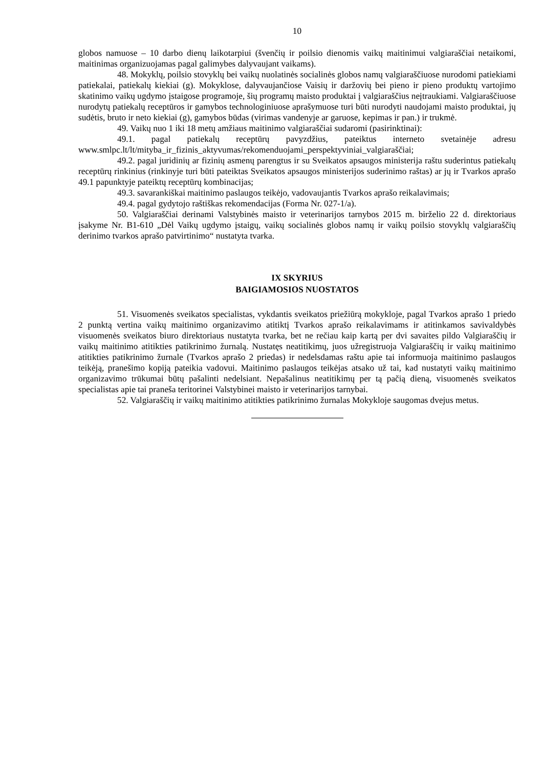10
globos namuose – 10 darbo dienų laikotarpiui (švenčių ir poilsio dienomis vaikų maitinimui valgiaraščiai netaikomi, maitinimas organizuojamas pagal galimybes dalyvaujant vaikams).
48. Mokyklų, poilsio stovyklų bei vaikų nuolatinės socialinės globos namų valgiaraščiuose nurodomi patiekiami patiekalai, patiekalų kiekiai (g). Mokyklose, dalyvaujančiose Vaisių ir daržovių bei pieno ir pieno produktų vartojimo skatinimo vaikų ugdymo įstaigose programoje, šių programų maisto produktai į valgiaraščius neįtraukiami. Valgiaraščiuose nurodytų patiekalų receptūros ir gamybos technologiniuose aprašymuose turi būti nurodyti naudojami maisto produktai, jų sudėtis, bruto ir neto kiekiai (g), gamybos būdas (virimas vandenyje ar garuose, kepimas ir pan.) ir trukmė.
49. Vaikų nuo 1 iki 18 metų amžiaus maitinimo valgiaraščiai sudaromi (pasirinktinai):
49.1. pagal patiekalų receptūrų pavyzdžius, pateiktus interneto svetainėje adresu www.smlpc.lt/lt/mityba_ir_fizinis_aktyvumas/rekomenduojami_perspektyviniai_valgiaraščiai;
49.2. pagal juridinių ar fizinių asmenų parengtus ir su Sveikatos apsaugos ministerija raštu suderintus patiekalų receptūrų rinkinius (rinkinyje turi būti pateiktas Sveikatos apsaugos ministerijos suderinimo raštas) ar jų ir Tvarkos aprašo 49.1 papunktyje pateiktų receptūrų kombinacijas;
49.3. savarankiškai maitinimo paslaugos teikėjo, vadovaujantis Tvarkos aprašo reikalavimais;
49.4. pagal gydytojo raštiškas rekomendacijas (Forma Nr. 027-1/a).
50. Valgiaraščiai derinami Valstybinės maisto ir veterinarijos tarnybos 2015 m. birželio 22 d. direktoriaus įsakyme Nr. B1-610 „Dėl Vaikų ugdymo įstaigų, vaikų socialinės globos namų ir vaikų poilsio stovyklų valgiaraščių derinimo tvarkos aprašo patvirtinimo“ nustatyta tvarka.
IX SKYRIUS
BAIGIAMOSIOS NUOSTATOS
51. Visuomenės sveikatos specialistas, vykdantis sveikatos priežiūrą mokykloje, pagal Tvarkos aprašo 1 priedo 2 punktą vertina vaikų maitinimo organizavimo atitiktį Tvarkos aprašo reikalavimams ir atitinkamos savivaldybės visuomenės sveikatos biuro direktoriaus nustatyta tvarka, bet ne rečiau kaip kartą per dvi savaites pildo Valgiaraščių ir vaikų maitinimo atitikties patikrinimo žurnalą. Nustatęs neatitikimų, juos užregistruoja Valgiaraščių ir vaikų maitinimo atitikties patikrinimo žurnale (Tvarkos aprašo 2 priedas) ir nedelsdamas raštu apie tai informuoja maitinimo paslaugos teikėją, pranešimo kopiją pateikia vadovui. Maitinimo paslaugos teikėjas atsako už tai, kad nustatyti vaikų maitinimo organizavimo trūkumai būtų pašalinti nedelsiant. Nepašalinus neatitikimų per tą pačią dieną, visuomenės sveikatos specialistas apie tai praneša teritorinei Valstybinei maisto ir veterinarijos tarnybai.
52. Valgiaraščių ir vaikų maitinimo atitikties patikrinimo žurnalas Mokykloje saugomas dvejus metus.